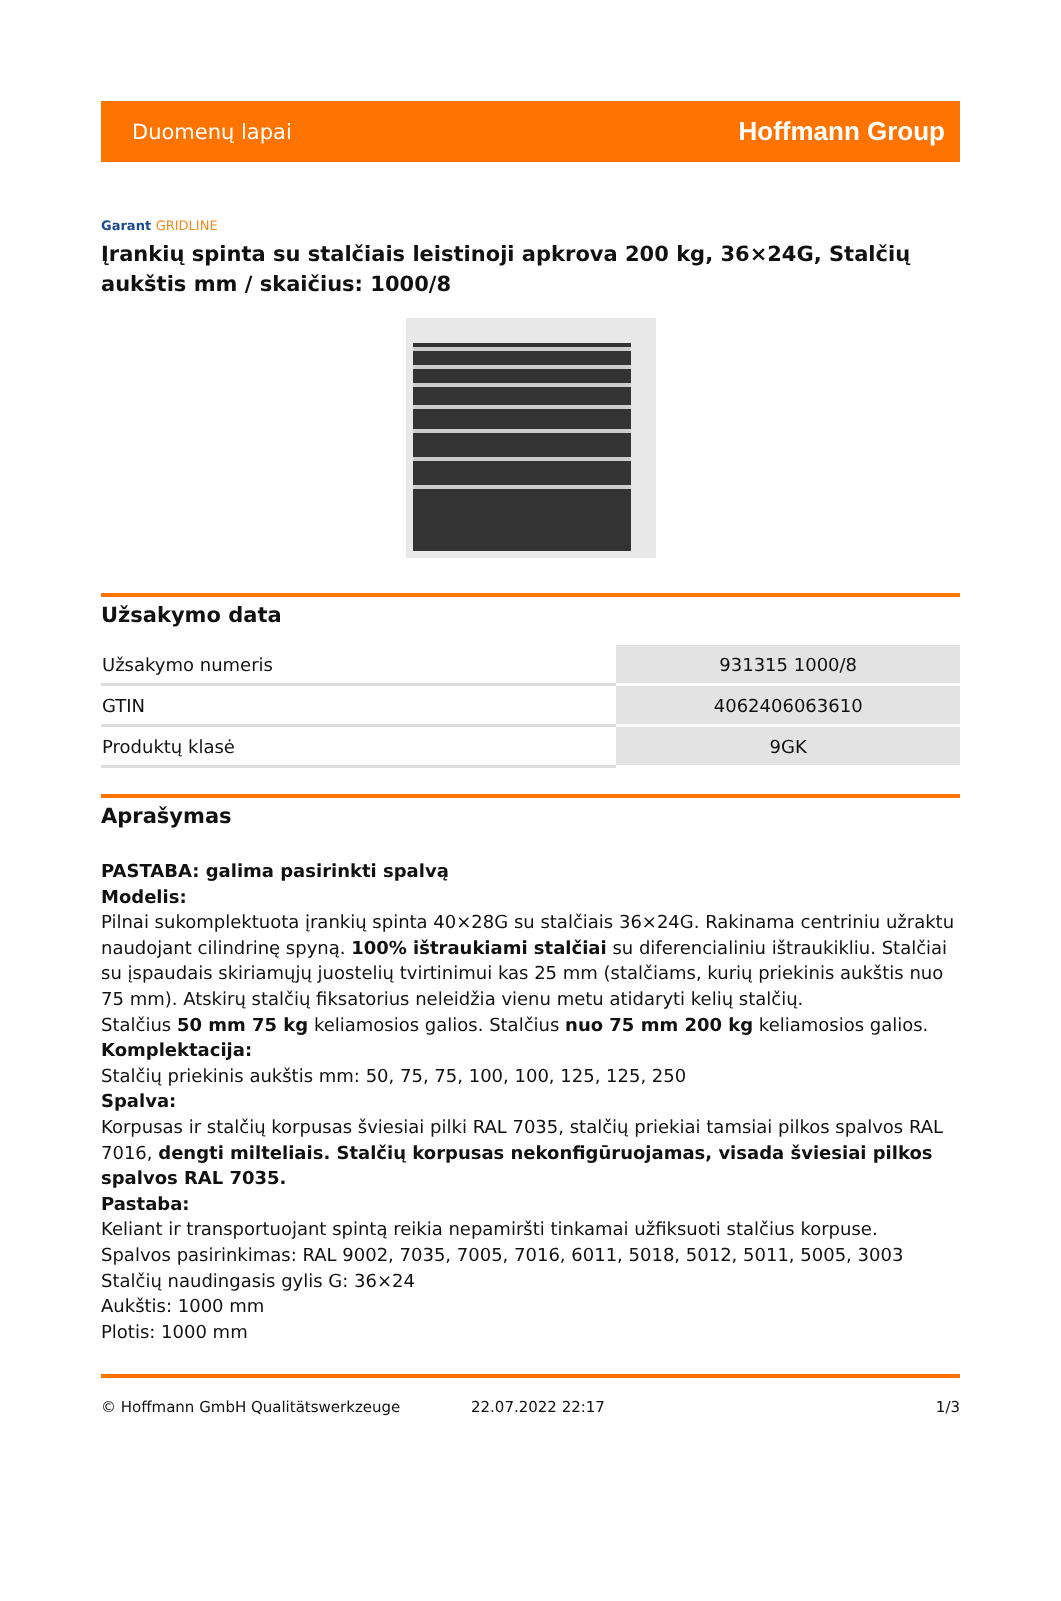Duomenų lapai
Hoffmann Group
Garant GRIDLINE
Įrankių spinta su stalčiais leistinoji apkrova 200 kg, 36×24G, Stalčių aukštis mm / skaičius: 1000/8
Užsakymo data
| Užsakymo numeris | 931315 1000/8 |
| GTIN | 4062406063610 |
| Produktų klasė | 9GK |
Aprašymas
PASTABA: galima pasirinkti spalvą
Modelis:
Pilnai sukomplektuota įrankių spinta 40×28G su stalčiais 36×24G. Rakinama centriniu užraktu naudojant cilindrinę spyną. 100% ištraukiami stalčiai su diferencialiniu ištraukikliu. Stalčiai su įspaudais skiriamųjų juostelių tvirtinimui kas 25 mm (stalčiams, kurių priekinis aukštis nuo 75 mm). Atskirų stalčių fiksatorius neleidžia vienu metu atidaryti kelių stalčių.
Stalčius 50 mm 75 kg keliamosios galios. Stalčius nuo 75 mm 200 kg keliamosios galios.
Komplektacija:
Stalčių priekinis aukštis mm: 50, 75, 75, 100, 100, 125, 125, 250
Spalva:
Korpusas ir stalčių korpusas šviesiai pilki RAL 7035, stalčių priekiai tamsiai pilkos spalvos RAL 7016, dengti milteliais. Stalčių korpusas nekonfigūruojamas, visada šviesiai pilkos spalvos RAL 7035.
Pastaba:
Keliant ir transportuojant spintą reikia nepamiršti tinkamai užfiksuoti stalčius korpuse.
Spalvos pasirinkimas: RAL 9002, 7035, 7005, 7016, 6011, 5018, 5012, 5011, 5005, 3003
Stalčių naudingasis gylis G: 36×24
Aukštis: 1000 mm
Plotis: 1000 mm
© Hoffmann GmbH Qualitätswerkzeuge 22.07.2022 22:17 1/3